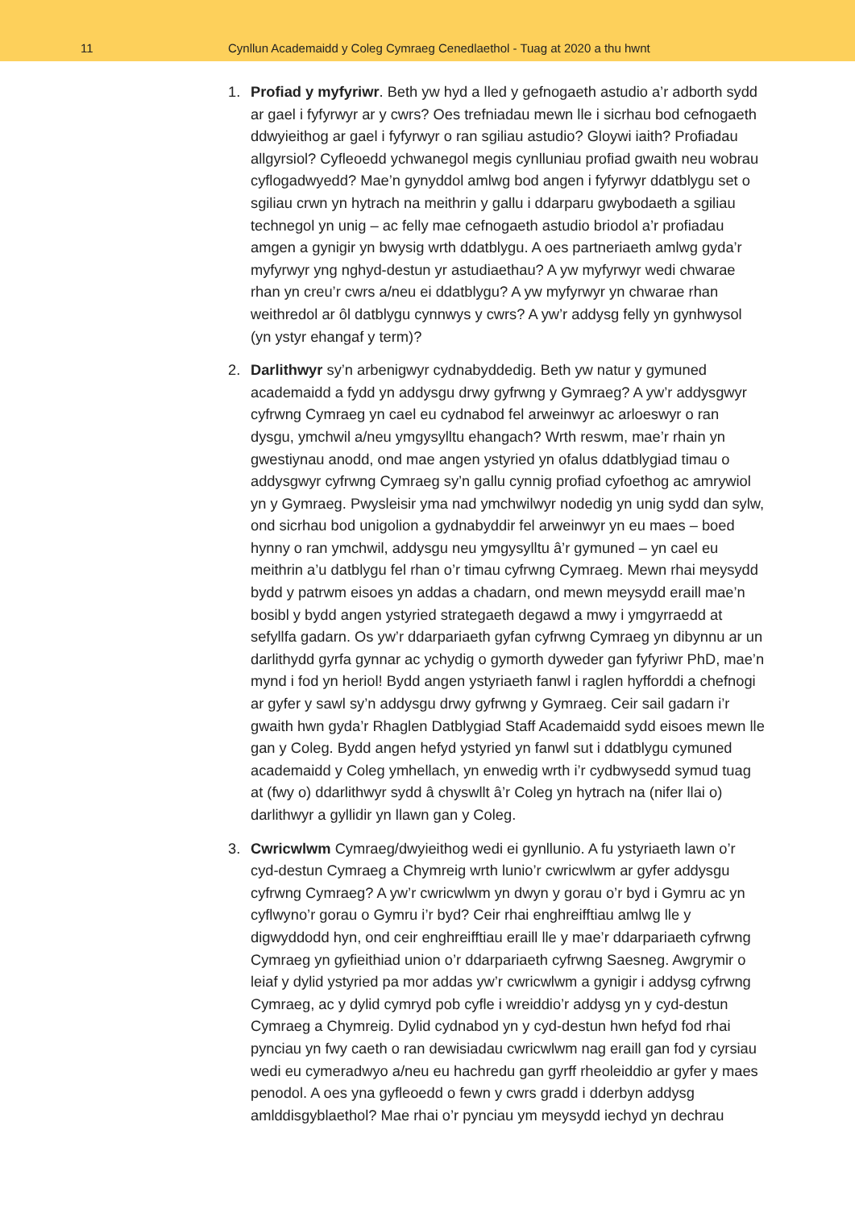11 Cynllun Academaidd y Coleg Cymraeg Cenedlaethol - Tuag at 2020 a thu hwnt
1. Profiad y myfyriwr. Beth yw hyd a lled y gefnogaeth astudio a’r adborth sydd ar gael i fyfyrwyr ar y cwrs? Oes trefniadau mewn lle i sicrhau bod cefnogaeth ddwyieithog ar gael i fyfyrwyr o ran sgiliau astudio? Gloywi iaith? Profiadau allgyrsiol? Cyfleoedd ychwanegol megis cynlluniau profiad gwaith neu wobrau cyflogadwyedd? Mae’n gynyddol amlwg bod angen i fyfyrwyr ddatblygu set o sgiliau crwn yn hytrach na meithrin y gallu i ddarparu gwybodaeth a sgiliau technegol yn unig – ac felly mae cefnogaeth astudio briodol a’r profiadau amgen a gynigir yn bwysig wrth ddatblygu. A oes partneriaeth amlwg gyda’r myfyrwyr yng nghyd-destun yr astudiaethau? A yw myfyrwyr wedi chwarae rhan yn creu’r cwrs a/neu ei ddatblygu? A yw myfyrwyr yn chwarae rhan weithredol ar ôl datblygu cynnwys y cwrs? A yw’r addysg felly yn gynhwysol (yn ystyr ehangaf y term)?
2. Darlithwyr sy’n arbenigwyr cydnabyddedig. Beth yw natur y gymuned academaidd a fydd yn addysgu drwy gyfrwng y Gymraeg? A yw’r addysgwyr cyfrwng Cymraeg yn cael eu cydnabod fel arweinwyr ac arloeswyr o ran dysgu, ymchwil a/neu ymgysylltu ehangach? Wrth reswm, mae’r rhain yn gwestiynau anodd, ond mae angen ystyried yn ofalus ddatblygiad timau o addysgwyr cyfrwng Cymraeg sy’n gallu cynnig profiad cyfoethog ac amrywiol yn y Gymraeg. Pwysleisir yma nad ymchwilwyr nodedig yn unig sydd dan sylw, ond sicrhau bod unigolion a gydnabyddir fel arweinwyr yn eu maes – boed hynny o ran ymchwil, addysgu neu ymgysylltu â’r gymuned – yn cael eu meithrin a’u datblygu fel rhan o’r timau cyfrwng Cymraeg. Mewn rhai meysydd bydd y patrwm eisoes yn addas a chadarn, ond mewn meysydd eraill mae’n bosibl y bydd angen ystyried strategaeth degawd a mwy i ymgyrraedd at sefyllfa gadarn. Os yw’r ddarpariaeth gyfan cyfrwng Cymraeg yn dibynnu ar un darlithydd gyrfa gynnar ac ychydig o gymorth dyweder gan fyfyriwr PhD, mae’n mynd i fod yn heriol! Bydd angen ystyriaeth fanwl i raglen hyfforddi a chefnogi ar gyfer y sawl sy’n addysgu drwy gyfrwng y Gymraeg. Ceir sail gadarn i’r gwaith hwn gyda’r Rhaglen Datblygiad Staff Academaidd sydd eisoes mewn lle gan y Coleg. Bydd angen hefyd ystyried yn fanwl sut i ddatblygu cymuned academaidd y Coleg ymhellach, yn enwedig wrth i’r cydbwysedd symud tuag at (fwy o) ddarlithwyr sydd â chyswllt â’r Coleg yn hytrach na (nifer llai o) darlithwyr a gyllidir yn llawn gan y Coleg.
3. Cwricwlwm Cymraeg/dwyieithog wedi ei gynllunio. A fu ystyriaeth lawn o’r cyd-destun Cymraeg a Chymreig wrth lunio’r cwricwlwm ar gyfer addysgu cyfrwng Cymraeg? A yw’r cwricwlwm yn dwyn y gorau o’r byd i Gymru ac yn cyflwyno’r gorau o Gymru i’r byd? Ceir rhai enghreifftiau amlwg lle y digwyddodd hyn, ond ceir enghreifftiau eraill lle y mae’r ddarpariaeth cyfrwng Cymraeg yn gyfieithiad union o’r ddarpariaeth cyfrwng Saesneg. Awgrymir o leiaf y dylid ystyried pa mor addas yw’r cwricwlwm a gynigir i addysg cyfrwng Cymraeg, ac y dylid cymryd pob cyfle i wreiddio’r addysg yn y cyd-destun Cymraeg a Chymreig. Dylid cydnabod yn y cyd-destun hwn hefyd fod rhai pynciau yn fwy caeth o ran dewisiadau cwricwlwm nag eraill gan fod y cyrsiau wedi eu cymeradwyo a/neu eu hachredu gan gyrff rheoleiddio ar gyfer y maes penodol. A oes yna gyfleoedd o fewn y cwrs gradd i dderbyn addysg amlddisgyblaethol? Mae rhai o’r pynciau ym meysydd iechyd yn dechrau